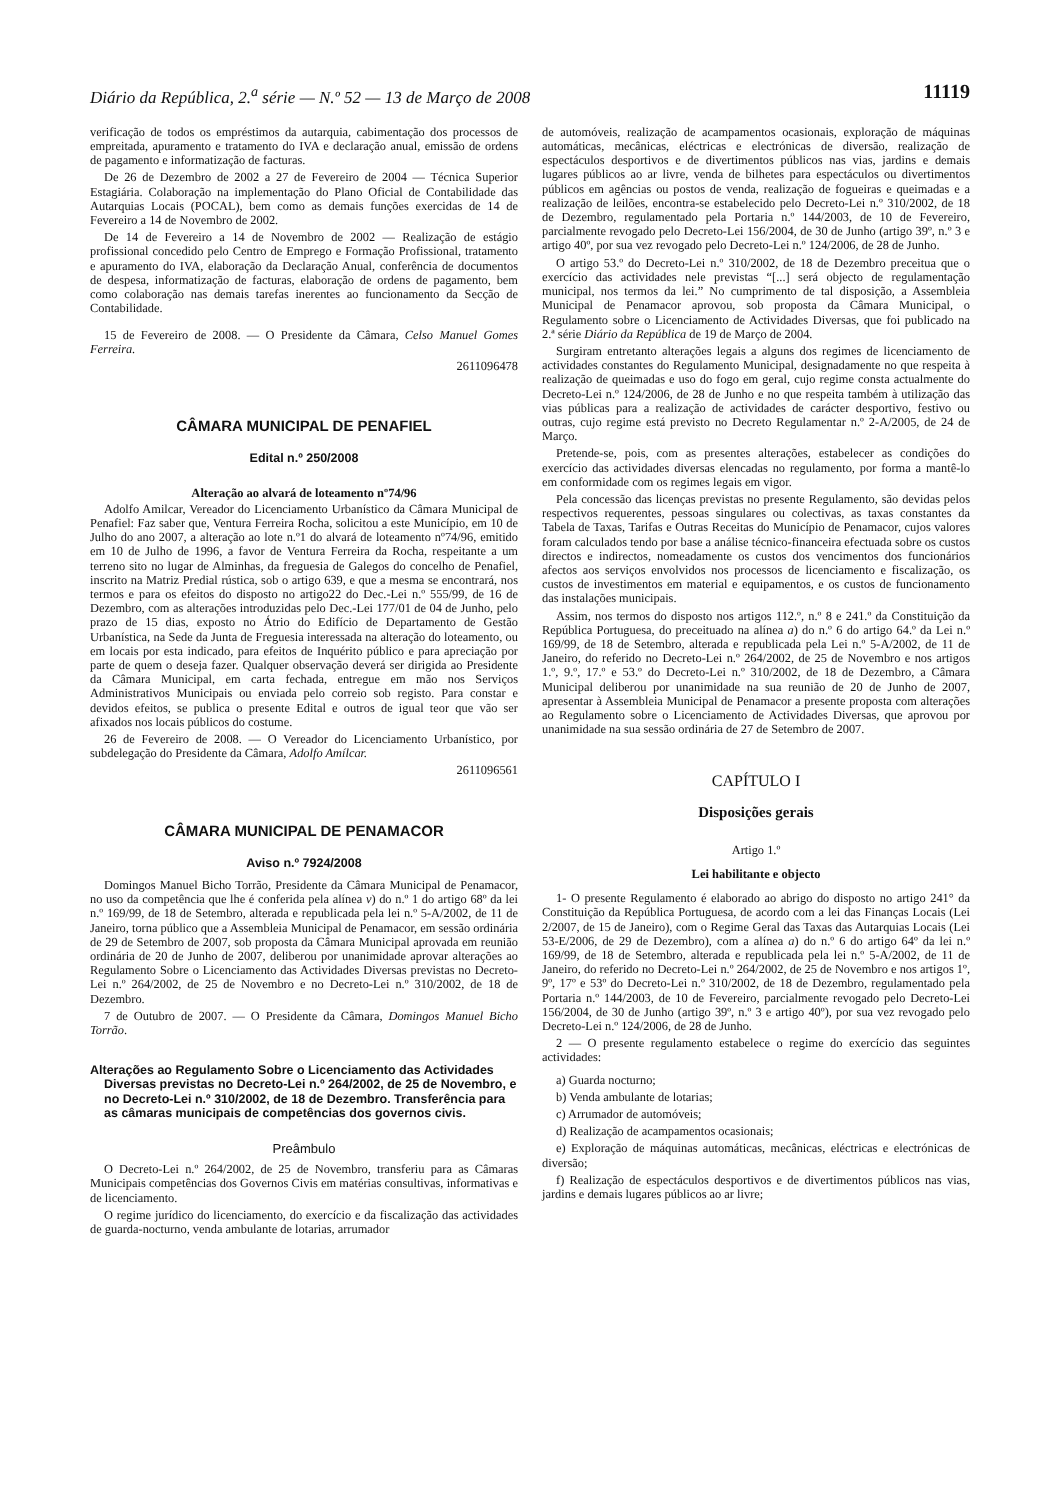Diário da República, 2.<sup>a</sup> série — N.º 52 — 13 de Março de 2008 11119
verificação de todos os empréstimos da autarquia, cabimentação dos processos de empreitada, apuramento e tratamento do IVA e declaração anual, emissão de ordens de pagamento e informatização de facturas.
De 26 de Dezembro de 2002 a 27 de Fevereiro de 2004 — Técnica Superior Estagiária. Colaboração na implementação do Plano Oficial de Contabilidade das Autarquias Locais (POCAL), bem como as demais funções exercidas de 14 de Fevereiro a 14 de Novembro de 2002.
De 14 de Fevereiro a 14 de Novembro de 2002 — Realização de estágio profissional concedido pelo Centro de Emprego e Formação Profissional, tratamento e apuramento do IVA, elaboração da Declaração Anual, conferência de documentos de despesa, informatização de facturas, elaboração de ordens de pagamento, bem como colaboração nas demais tarefas inerentes ao funcionamento da Secção de Contabilidade.
15 de Fevereiro de 2008. — O Presidente da Câmara, Celso Manuel Gomes Ferreira.
2611096478
CÂMARA MUNICIPAL DE PENAFIEL
Edital n.º 250/2008
Alteração ao alvará de loteamento nº74/96
Adolfo Amilcar, Vereador do Licenciamento Urbanístico da Câmara Municipal de Penafiel: Faz saber que, Ventura Ferreira Rocha, solicitou a este Município, em 10 de Julho do ano 2007, a alteração ao lote n.º1 do alvará de loteamento nº74/96, emitido em 10 de Julho de 1996, a favor de Ventura Ferreira da Rocha, respeitante a um terreno sito no lugar de Alminhas, da freguesia de Galegos do concelho de Penafiel, inscrito na Matriz Predial rústica, sob o artigo 639, e que a mesma se encontrará, nos termos e para os efeitos do disposto no artigo22 do Dec.-Lei n.º 555/99, de 16 de Dezembro, com as alterações introduzidas pelo Dec.-Lei 177/01 de 04 de Junho, pelo prazo de 15 dias, exposto no Átrio do Edifício de Departamento de Gestão Urbanística, na Sede da Junta de Freguesia interessada na alteração do loteamento, ou em locais por esta indicado, para efeitos de Inquérito público e para apreciação por parte de quem o deseja fazer. Qualquer observação deverá ser dirigida ao Presidente da Câmara Municipal, em carta fechada, entregue em mão nos Serviços Administrativos Municipais ou enviada pelo correio sob registo. Para constar e devidos efeitos, se publica o presente Edital e outros de igual teor que vão ser afixados nos locais públicos do costume.
26 de Fevereiro de 2008. — O Vereador do Licenciamento Urbanístico, por subdelegação do Presidente da Câmara, Adolfo Amílcar.
2611096561
CÂMARA MUNICIPAL DE PENAMACOR
Aviso n.º 7924/2008
Domingos Manuel Bicho Torrão, Presidente da Câmara Municipal de Penamacor, no uso da competência que lhe é conferida pela alínea v) do n.º 1 do artigo 68º da lei n.º 169/99, de 18 de Setembro, alterada e republicada pela lei n.º 5-A/2002, de 11 de Janeiro, torna público que a Assembleia Municipal de Penamacor, em sessão ordinária de 29 de Setembro de 2007, sob proposta da Câmara Municipal aprovada em reunião ordinária de 20 de Junho de 2007, deliberou por unanimidade aprovar alterações ao Regulamento Sobre o Licenciamento das Actividades Diversas previstas no Decreto-Lei n.º 264/2002, de 25 de Novembro e no Decreto-Lei n.º 310/2002, de 18 de Dezembro.
7 de Outubro de 2007. — O Presidente da Câmara, Domingos Manuel Bicho Torrão.
Alterações ao Regulamento Sobre o Licenciamento das Actividades Diversas previstas no Decreto-Lei n.º 264/2002, de 25 de Novembro, e no Decreto-Lei n.º 310/2002, de 18 de Dezembro. Transferência para as câmaras municipais de competências dos governos civis.
Preâmbulo
O Decreto-Lei n.º 264/2002, de 25 de Novembro, transferiu para as Câmaras Municipais competências dos Governos Civis em matérias consultivas, informativas e de licenciamento.
O regime jurídico do licenciamento, do exercício e da fiscalização das actividades de guarda-nocturno, venda ambulante de lotarias, arrumador
de automóveis, realização de acampamentos ocasionais, exploração de máquinas automáticas, mecânicas, eléctricas e electrónicas de diversão, realização de espectáculos desportivos e de divertimentos públicos nas vias, jardins e demais lugares públicos ao ar livre, venda de bilhetes para espectáculos ou divertimentos públicos em agências ou postos de venda, realização de fogueiras e queimadas e a realização de leilões, encontra-se estabelecido pelo Decreto-Lei n.º 310/2002, de 18 de Dezembro, regulamentado pela Portaria n.º 144/2003, de 10 de Fevereiro, parcialmente revogado pelo Decreto-Lei 156/2004, de 30 de Junho (artigo 39º, n.º 3 e artigo 40º, por sua vez revogado pelo Decreto-Lei n.º 124/2006, de 28 de Junho.
O artigo 53.º do Decreto-Lei n.º 310/2002, de 18 de Dezembro preceitua que o exercício das actividades nele previstas “[...] será objecto de regulamentação municipal, nos termos da lei.” No cumprimento de tal disposição, a Assembleia Municipal de Penamacor aprovou, sob proposta da Câmara Municipal, o Regulamento sobre o Licenciamento de Actividades Diversas, que foi publicado na 2.ª série Diário da República de 19 de Março de 2004.
Surgiram entretanto alterações legais a alguns dos regimes de licenciamento de actividades constantes do Regulamento Municipal, designadamente no que respeita à realização de queimadas e uso do fogo em geral, cujo regime consta actualmente do Decreto-Lei n.º 124/2006, de 28 de Junho e no que respeita também à utilização das vias públicas para a realização de actividades de carácter desportivo, festivo ou outras, cujo regime está previsto no Decreto Regulamentar n.º 2-A/2005, de 24 de Março.
Pretende-se, pois, com as presentes alterações, estabelecer as condições do exercício das actividades diversas elencadas no regulamento, por forma a mantê-lo em conformidade com os regimes legais em vigor.
Pela concessão das licenças previstas no presente Regulamento, são devidas pelos respectivos requerentes, pessoas singulares ou colectivas, as taxas constantes da Tabela de Taxas, Tarifas e Outras Receitas do Município de Penamacor, cujos valores foram calculados tendo por base a análise técnico-financeira efectuada sobre os custos directos e indirectos, nomeadamente os custos dos vencimentos dos funcionários afectos aos serviços envolvidos nos processos de licenciamento e fiscalização, os custos de investimentos em material e equipamentos, e os custos de funcionamento das instalações municipais.
Assim, nos termos do disposto nos artigos 112.º, n.º 8 e 241.º da Constituição da República Portuguesa, do preceituado na alínea a) do n.º 6 do artigo 64.º da Lei n.º 169/99, de 18 de Setembro, alterada e republicada pela Lei n.º 5-A/2002, de 11 de Janeiro, do referido no Decreto-Lei n.º 264/2002, de 25 de Novembro e nos artigos 1.º, 9.º, 17.º e 53.º do Decreto-Lei n.º 310/2002, de 18 de Dezembro, a Câmara Municipal deliberou por unanimidade na sua reunião de 20 de Junho de 2007, apresentar à Assembleia Municipal de Penamacor a presente proposta com alterações ao Regulamento sobre o Licenciamento de Actividades Diversas, que aprovou por unanimidade na sua sessão ordinária de 27 de Setembro de 2007.
CAPÍTULO I
Disposições gerais
Artigo 1.º
Lei habilitante e objecto
1- O presente Regulamento é elaborado ao abrigo do disposto no artigo 241° da Constituição da República Portuguesa, de acordo com a lei das Finanças Locais (Lei 2/2007, de 15 de Janeiro), com o Regime Geral das Taxas das Autarquias Locais (Lei 53-E/2006, de 29 de Dezembro), com a alínea a) do n.º 6 do artigo 64º da lei n.º 169/99, de 18 de Setembro, alterada e republicada pela lei n.º 5-A/2002, de 11 de Janeiro, do referido no Decreto-Lei n.º 264/2002, de 25 de Novembro e nos artigos 1º, 9º, 17º e 53º do Decreto-Lei n.º 310/2002, de 18 de Dezembro, regulamentado pela Portaria n.º 144/2003, de 10 de Fevereiro, parcialmente revogado pelo Decreto-Lei 156/2004, de 30 de Junho (artigo 39º, n.º 3 e artigo 40º), por sua vez revogado pelo Decreto-Lei n.º 124/2006, de 28 de Junho.
2 — O presente regulamento estabelece o regime do exercício das seguintes actividades:
a) Guarda nocturno;
b) Venda ambulante de lotarias;
c) Arrumador de automóveis;
d) Realização de acampamentos ocasionais;
e) Exploração de máquinas automáticas, mecânicas, eléctricas e electrónicas de diversão;
f) Realização de espectáculos desportivos e de divertimentos públicos nas vias, jardins e demais lugares públicos ao ar livre;